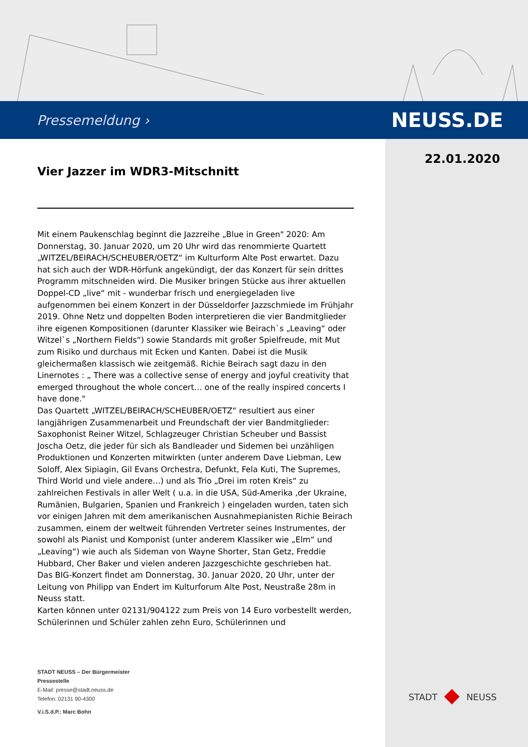Pressemeldung › NEUSS.DE
22.01.2020
Vier Jazzer im WDR3-Mitschnitt
Mit einem Paukenschlag beginnt die Jazzreihe „Blue in Green" 2020: Am Donnerstag, 30. Januar 2020, um 20 Uhr wird das renommierte Quartett „WITZEL/BEIRACH/SCHEUBER/OETZ“ im Kulturform Alte Post erwartet. Dazu hat sich auch der WDR-Hörfunk angekündigt, der das Konzert für sein drittes Programm mitschneiden wird. Die Musiker bringen Stücke aus ihrer aktuellen Doppel-CD „live“ mit - wunderbar frisch und energiegeladen live aufgenommen bei einem Konzert in der Düsseldorfer Jazzschmiede im Frühjahr 2019. Ohne Netz und doppelten Boden interpretieren die vier Bandmitglieder ihre eigenen Kompositionen (darunter Klassiker wie Beirach`s „Leaving“ oder Witzel`s „Northern Fields“) sowie Standards mit großer Spielfreude, mit Mut zum Risiko und durchaus mit Ecken und Kanten. Dabei ist die Musik gleichermaßen klassisch wie zeitgemäß. Richie Beirach sagt dazu in den Linernotes : „ There was a collective sense of energy and joyful creativity that emerged throughout the whole concert… one of the really inspired concerts I have done."
Das Quartett „WITZEL/BEIRACH/SCHEUBER/OETZ“ resultiert aus einer langjährigen Zusammenarbeit und Freundschaft der vier Bandmitglieder: Saxophonist Reiner Witzel, Schlagzeuger Christian Scheuber und Bassist Joscha Oetz, die jeder für sich als Bandleader und Sidemen bei unzähligen Produktionen und Konzerten mitwirkten (unter anderem Dave Liebman, Lew Soloff, Alex Sipiagin, Gil Evans Orchestra, Defunkt, Fela Kuti, The Supremes, Third World und viele andere…) und als Trio „Drei im roten Kreis“ zu zahlreichen Festivals in aller Welt ( u.a. in die USA, Süd-Amerika ,der Ukraine, Rumänien, Bulgarien, Spanien und Frankreich ) eingeladen wurden, taten sich vor einigen Jahren mit dem amerikanischen Ausnahmepianisten Richie Beirach zusammen, einem der weltweit führenden Vertreter seines Instrumentes, der sowohl als Pianist und Komponist (unter anderem Klassiker wie „Elm“ und „Leaving“) wie auch als Sideman von Wayne Shorter, Stan Getz, Freddie Hubbard, Cher Baker und vielen anderen Jazzgeschichte geschrieben hat.
Das BIG-Konzert findet am Donnerstag, 30. Januar 2020, 20 Uhr, unter der Leitung von Philipp van Endert im Kulturforum Alte Post, Neustraße 28m in Neuss statt.
Karten können unter 02131/904122 zum Preis von 14 Euro vorbestellt werden, Schülerinnen und Schüler zahlen zehn Euro, Schülerinnen und
STADT NEUSS – Der Bürgermeister
Pressestelle
E-Mail: presse@stadt.neuss.de
Telefon: 02131 90-4300
V.i.S.d.P.: Marc Bohn
STADT NEUSS